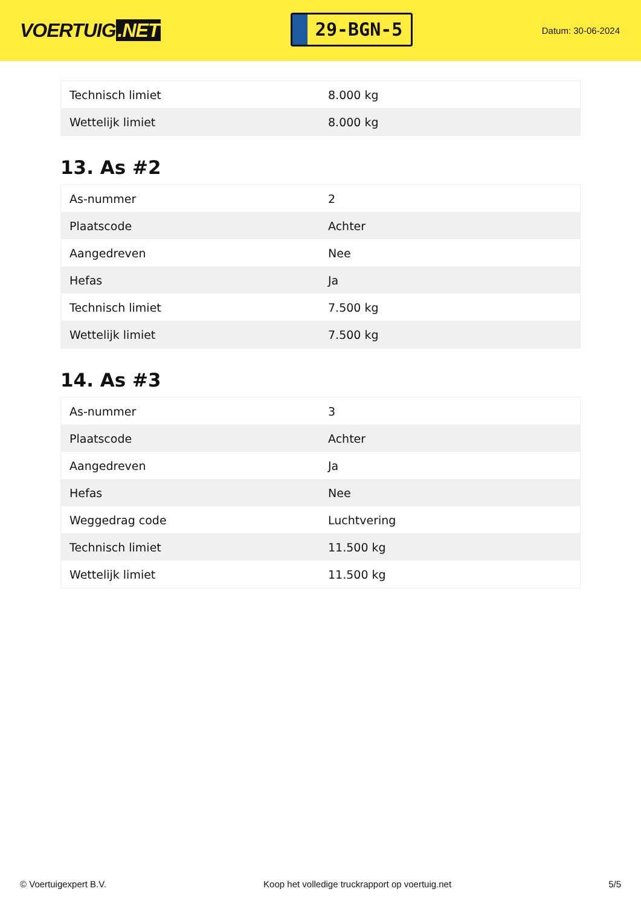VOERTUIG.NET
29-BGN-5
Datum: 30-06-2024
| Technisch limiet | 8.000 kg |
| Wettelijk limiet | 8.000 kg |
13. As #2
| As-nummer | 2 |
| Plaatscode | Achter |
| Aangedreven | Nee |
| Hefas | Ja |
| Technisch limiet | 7.500 kg |
| Wettelijk limiet | 7.500 kg |
14. As #3
| As-nummer | 3 |
| Plaatscode | Achter |
| Aangedreven | Ja |
| Hefas | Nee |
| Weggedrag code | Luchtvering |
| Technisch limiet | 11.500 kg |
| Wettelijk limiet | 11.500 kg |
© Voertuigexpert B.V. Koop het volledige truckrapport op voertuig.net 5/5